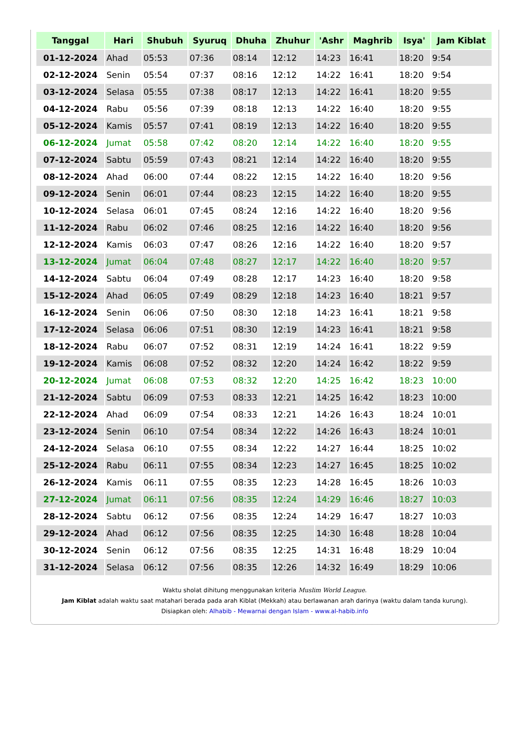| Tanggal | Hari | Shubuh | Syuruq | Dhuha | Zhuhur | 'Ashr | Maghrib | Isya' | Jam Kiblat |
| --- | --- | --- | --- | --- | --- | --- | --- | --- | --- |
| 01-12-2024 | Ahad | 05:53 | 07:36 | 08:14 | 12:12 | 14:23 | 16:41 | 18:20 | 9:54 |
| 02-12-2024 | Senin | 05:54 | 07:37 | 08:16 | 12:12 | 14:22 | 16:41 | 18:20 | 9:54 |
| 03-12-2024 | Selasa | 05:55 | 07:38 | 08:17 | 12:13 | 14:22 | 16:41 | 18:20 | 9:55 |
| 04-12-2024 | Rabu | 05:56 | 07:39 | 08:18 | 12:13 | 14:22 | 16:40 | 18:20 | 9:55 |
| 05-12-2024 | Kamis | 05:57 | 07:41 | 08:19 | 12:13 | 14:22 | 16:40 | 18:20 | 9:55 |
| 06-12-2024 | Jumat | 05:58 | 07:42 | 08:20 | 12:14 | 14:22 | 16:40 | 18:20 | 9:55 |
| 07-12-2024 | Sabtu | 05:59 | 07:43 | 08:21 | 12:14 | 14:22 | 16:40 | 18:20 | 9:55 |
| 08-12-2024 | Ahad | 06:00 | 07:44 | 08:22 | 12:15 | 14:22 | 16:40 | 18:20 | 9:56 |
| 09-12-2024 | Senin | 06:01 | 07:44 | 08:23 | 12:15 | 14:22 | 16:40 | 18:20 | 9:55 |
| 10-12-2024 | Selasa | 06:01 | 07:45 | 08:24 | 12:16 | 14:22 | 16:40 | 18:20 | 9:56 |
| 11-12-2024 | Rabu | 06:02 | 07:46 | 08:25 | 12:16 | 14:22 | 16:40 | 18:20 | 9:56 |
| 12-12-2024 | Kamis | 06:03 | 07:47 | 08:26 | 12:16 | 14:22 | 16:40 | 18:20 | 9:57 |
| 13-12-2024 | Jumat | 06:04 | 07:48 | 08:27 | 12:17 | 14:22 | 16:40 | 18:20 | 9:57 |
| 14-12-2024 | Sabtu | 06:04 | 07:49 | 08:28 | 12:17 | 14:23 | 16:40 | 18:20 | 9:58 |
| 15-12-2024 | Ahad | 06:05 | 07:49 | 08:29 | 12:18 | 14:23 | 16:40 | 18:21 | 9:57 |
| 16-12-2024 | Senin | 06:06 | 07:50 | 08:30 | 12:18 | 14:23 | 16:41 | 18:21 | 9:58 |
| 17-12-2024 | Selasa | 06:06 | 07:51 | 08:30 | 12:19 | 14:23 | 16:41 | 18:21 | 9:58 |
| 18-12-2024 | Rabu | 06:07 | 07:52 | 08:31 | 12:19 | 14:24 | 16:41 | 18:22 | 9:59 |
| 19-12-2024 | Kamis | 06:08 | 07:52 | 08:32 | 12:20 | 14:24 | 16:42 | 18:22 | 9:59 |
| 20-12-2024 | Jumat | 06:08 | 07:53 | 08:32 | 12:20 | 14:25 | 16:42 | 18:23 | 10:00 |
| 21-12-2024 | Sabtu | 06:09 | 07:53 | 08:33 | 12:21 | 14:25 | 16:42 | 18:23 | 10:00 |
| 22-12-2024 | Ahad | 06:09 | 07:54 | 08:33 | 12:21 | 14:26 | 16:43 | 18:24 | 10:01 |
| 23-12-2024 | Senin | 06:10 | 07:54 | 08:34 | 12:22 | 14:26 | 16:43 | 18:24 | 10:01 |
| 24-12-2024 | Selasa | 06:10 | 07:55 | 08:34 | 12:22 | 14:27 | 16:44 | 18:25 | 10:02 |
| 25-12-2024 | Rabu | 06:11 | 07:55 | 08:34 | 12:23 | 14:27 | 16:45 | 18:25 | 10:02 |
| 26-12-2024 | Kamis | 06:11 | 07:55 | 08:35 | 12:23 | 14:28 | 16:45 | 18:26 | 10:03 |
| 27-12-2024 | Jumat | 06:11 | 07:56 | 08:35 | 12:24 | 14:29 | 16:46 | 18:27 | 10:03 |
| 28-12-2024 | Sabtu | 06:12 | 07:56 | 08:35 | 12:24 | 14:29 | 16:47 | 18:27 | 10:03 |
| 29-12-2024 | Ahad | 06:12 | 07:56 | 08:35 | 12:25 | 14:30 | 16:48 | 18:28 | 10:04 |
| 30-12-2024 | Senin | 06:12 | 07:56 | 08:35 | 12:25 | 14:31 | 16:48 | 18:29 | 10:04 |
| 31-12-2024 | Selasa | 06:12 | 07:56 | 08:35 | 12:26 | 14:32 | 16:49 | 18:29 | 10:06 |
Waktu sholat dihitung menggunakan kriteria Muslim World League.
Jam Kiblat adalah waktu saat matahari berada pada arah Kiblat (Mekkah) atau berlawanan arah darinya (waktu dalam tanda kurung).
Disiapkan oleh: Alhabib - Mewarnai dengan Islam - www.al-habib.info